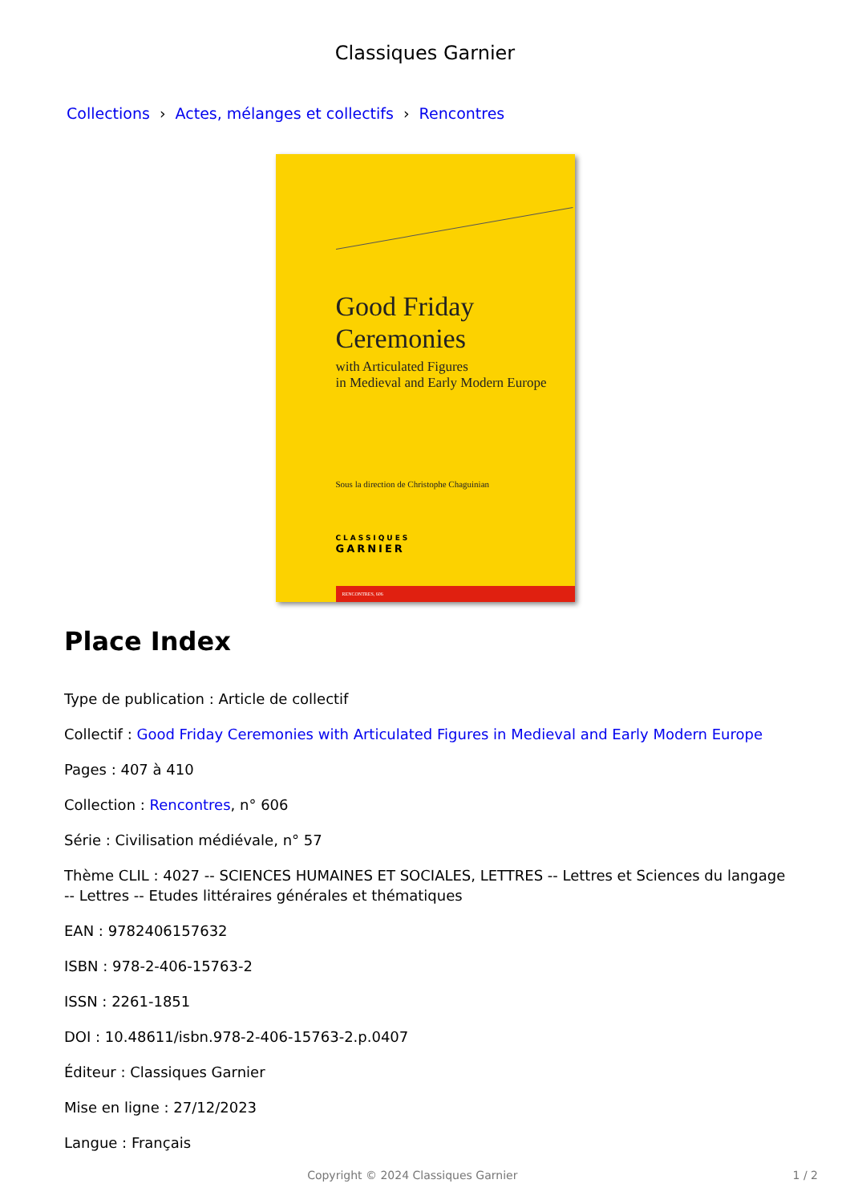Classiques Garnier
Collections › Actes, mélanges et collectifs › Rencontres
Good Friday
Ceremonies
with Articulated Figures
in Medieval and Early Modern Europe
Sous la direction de Christophe Chaguinian
CLASSIQUES
GARNIER
RENCONTRES, 606
Place Index
Type de publication : Article de collectif
Collectif : Good Friday Ceremonies with Articulated Figures in Medieval and Early Modern Europe
Pages : 407 à 410
Collection : Rencontres, n° 606
Série : Civilisation médiévale, n° 57
Thème CLIL : 4027 -- SCIENCES HUMAINES ET SOCIALES, LETTRES -- Lettres et Sciences du langage -- Lettres -- Etudes littéraires générales et thématiques
EAN : 9782406157632
ISBN : 978-2-406-15763-2
ISSN : 2261-1851
DOI : 10.48611/isbn.978-2-406-15763-2.p.0407
Éditeur : Classiques Garnier
Mise en ligne : 27/12/2023
Langue : Français
Copyright © 2024 Classiques Garnier
1 / 2